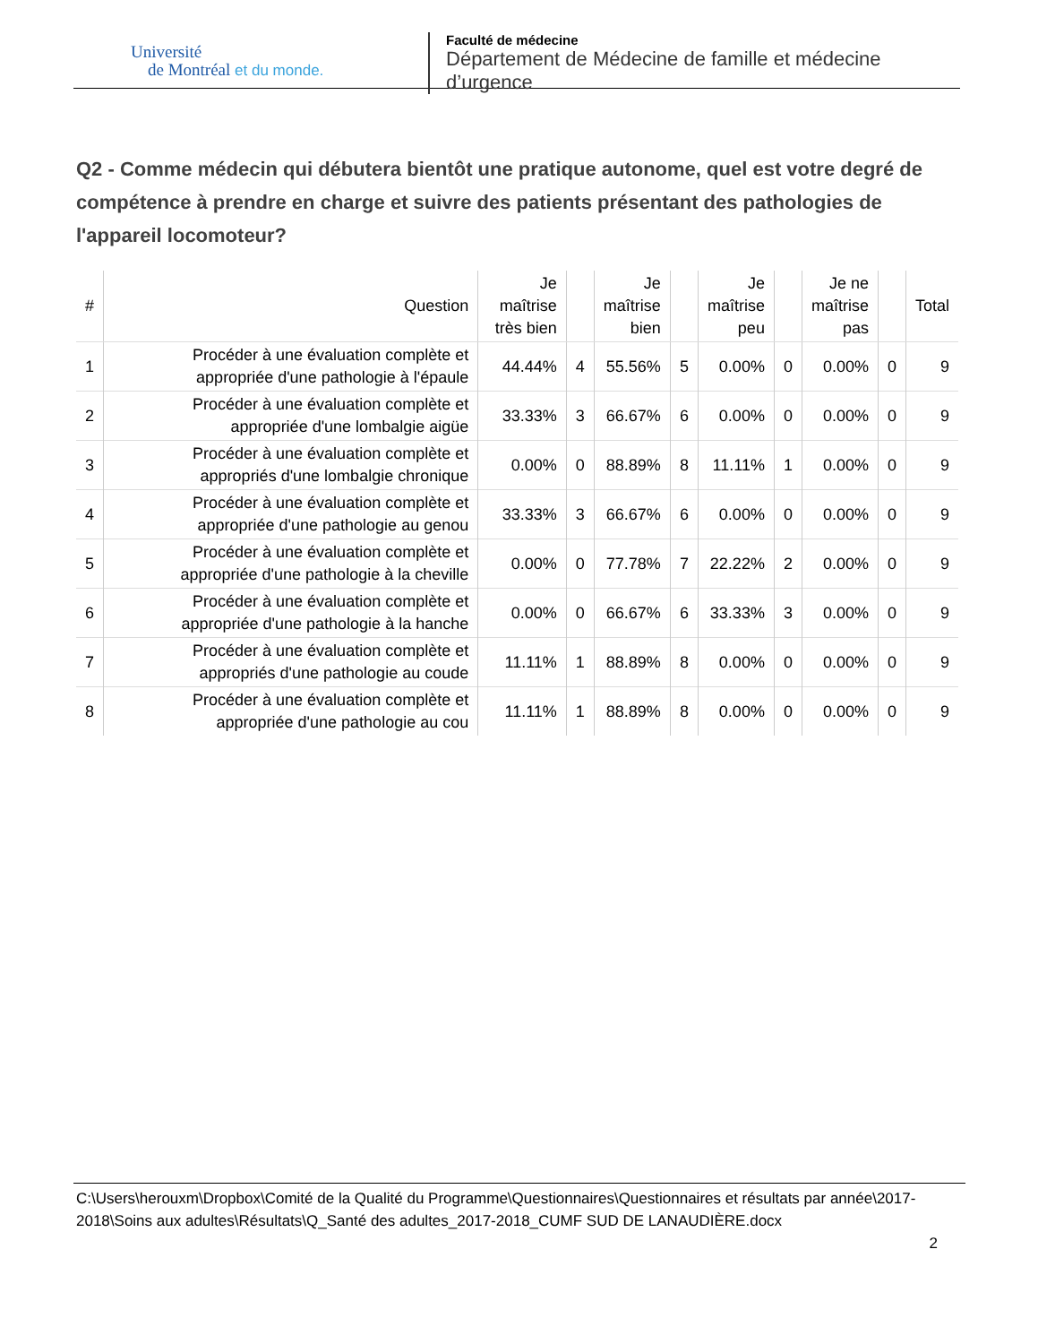Université
de Montréal et du monde.
Faculté de médecine
Département de Médecine de famille et médecine d’urgence
Q2 - Comme médecin qui débutera bientôt une pratique autonome, quel est votre degré de compétence à prendre en charge et suivre des patients présentant des pathologies de l'appareil locomoteur?
| # | Question | Je maîtrise très bien | | Je maîtrise bien | | Je maîtrise peu | | Je ne maîtrise pas | | Total |
| --- | --- | --- | --- | --- | --- | --- | --- | --- | --- | --- |
| 1 | Procéder à une évaluation complète et appropriée d'une pathologie à l'épaule | 44.44% | 4 | 55.56% | 5 | 0.00% | 0 | 0.00% | 0 | 9 |
| 2 | Procéder à une évaluation complète et appropriée d'une lombalgie aigüe | 33.33% | 3 | 66.67% | 6 | 0.00% | 0 | 0.00% | 0 | 9 |
| 3 | Procéder à une évaluation complète et appropriés d'une lombalgie chronique | 0.00% | 0 | 88.89% | 8 | 11.11% | 1 | 0.00% | 0 | 9 |
| 4 | Procéder à une évaluation complète et appropriée d'une pathologie au genou | 33.33% | 3 | 66.67% | 6 | 0.00% | 0 | 0.00% | 0 | 9 |
| 5 | Procéder à une évaluation complète et appropriée d'une pathologie à la cheville | 0.00% | 0 | 77.78% | 7 | 22.22% | 2 | 0.00% | 0 | 9 |
| 6 | Procéder à une évaluation complète et appropriée d'une pathologie à la hanche | 0.00% | 0 | 66.67% | 6 | 33.33% | 3 | 0.00% | 0 | 9 |
| 7 | Procéder à une évaluation complète et appropriés d'une pathologie au coude | 11.11% | 1 | 88.89% | 8 | 0.00% | 0 | 0.00% | 0 | 9 |
| 8 | Procéder à une évaluation complète et appropriée d'une pathologie au cou | 11.11% | 1 | 88.89% | 8 | 0.00% | 0 | 0.00% | 0 | 9 |
C:\Users\herouxm\Dropbox\Comité de la Qualité du Programme\Questionnaires\Questionnaires et résultats par année\2017-2018\Soins aux adultes\Résultats\Q_Santé des adultes_2017-2018_CUMF SUD DE LANAUDIÈRE.docx
2